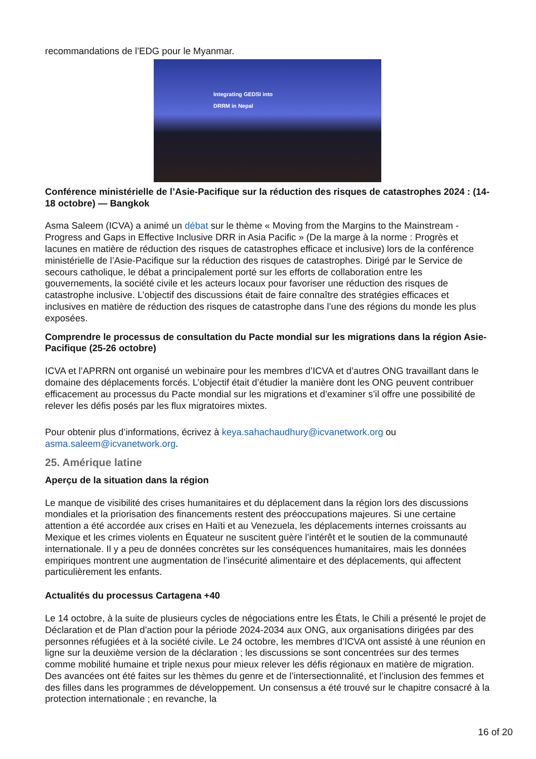recommandations de l’EDG pour le Myanmar.
Integrating GEDSI into
DRRM in Nepal
Conférence ministérielle de l’Asie-Pacifique sur la réduction des risques de catastrophes 2024 : (14-18 octobre) — Bangkok
Asma Saleem (ICVA) a animé un débat sur le thème « Moving from the Margins to the Mainstream - Progress and Gaps in Effective Inclusive DRR in Asia Pacific » (De la marge à la norme : Progrès et lacunes en matière de réduction des risques de catastrophes efficace et inclusive) lors de la conférence ministérielle de l’Asie-Pacifique sur la réduction des risques de catastrophes. Dirigé par le Service de secours catholique, le débat a principalement porté sur les efforts de collaboration entre les gouvernements, la société civile et les acteurs locaux pour favoriser une réduction des risques de catastrophe inclusive. L’objectif des discussions était de faire connaître des stratégies efficaces et inclusives en matière de réduction des risques de catastrophe dans l’une des régions du monde les plus exposées.
Comprendre le processus de consultation du Pacte mondial sur les migrations dans la région Asie-Pacifique (25-26 octobre)
ICVA et l’APRRN ont organisé un webinaire pour les membres d’ICVA et d’autres ONG travaillant dans le domaine des déplacements forcés. L’objectif était d’étudier la manière dont les ONG peuvent contribuer efficacement au processus du Pacte mondial sur les migrations et d’examiner s’il offre une possibilité de relever les défis posés par les flux migratoires mixtes.
Pour obtenir plus d’informations, écrivez à keya.sahachaudhury@icvanetwork.org ou asma.saleem@icvanetwork.org.
25. Amérique latine
Aperçu de la situation dans la région
Le manque de visibilité des crises humanitaires et du déplacement dans la région lors des discussions mondiales et la priorisation des financements restent des préoccupations majeures. Si une certaine attention a été accordée aux crises en Haïti et au Venezuela, les déplacements internes croissants au Mexique et les crimes violents en Équateur ne suscitent guère l’intérêt et le soutien de la communauté internationale. Il y a peu de données concrètes sur les conséquences humanitaires, mais les données empiriques montrent une augmentation de l’insécurité alimentaire et des déplacements, qui affectent particulièrement les enfants.
Actualités du processus Cartagena +40
Le 14 octobre, à la suite de plusieurs cycles de négociations entre les États, le Chili a présenté le projet de Déclaration et de Plan d’action pour la période 2024-2034 aux ONG, aux organisations dirigées par des personnes réfugiées et à la société civile. Le 24 octobre, les membres d’ICVA ont assisté à une réunion en ligne sur la deuxième version de la déclaration ; les discussions se sont concentrées sur des termes comme mobilité humaine et triple nexus pour mieux relever les défis régionaux en matière de migration. Des avancées ont été faites sur les thèmes du genre et de l’intersectionnalité, et l’inclusion des femmes et des filles dans les programmes de développement. Un consensus a été trouvé sur le chapitre consacré à la protection internationale ; en revanche, la
16 of 20